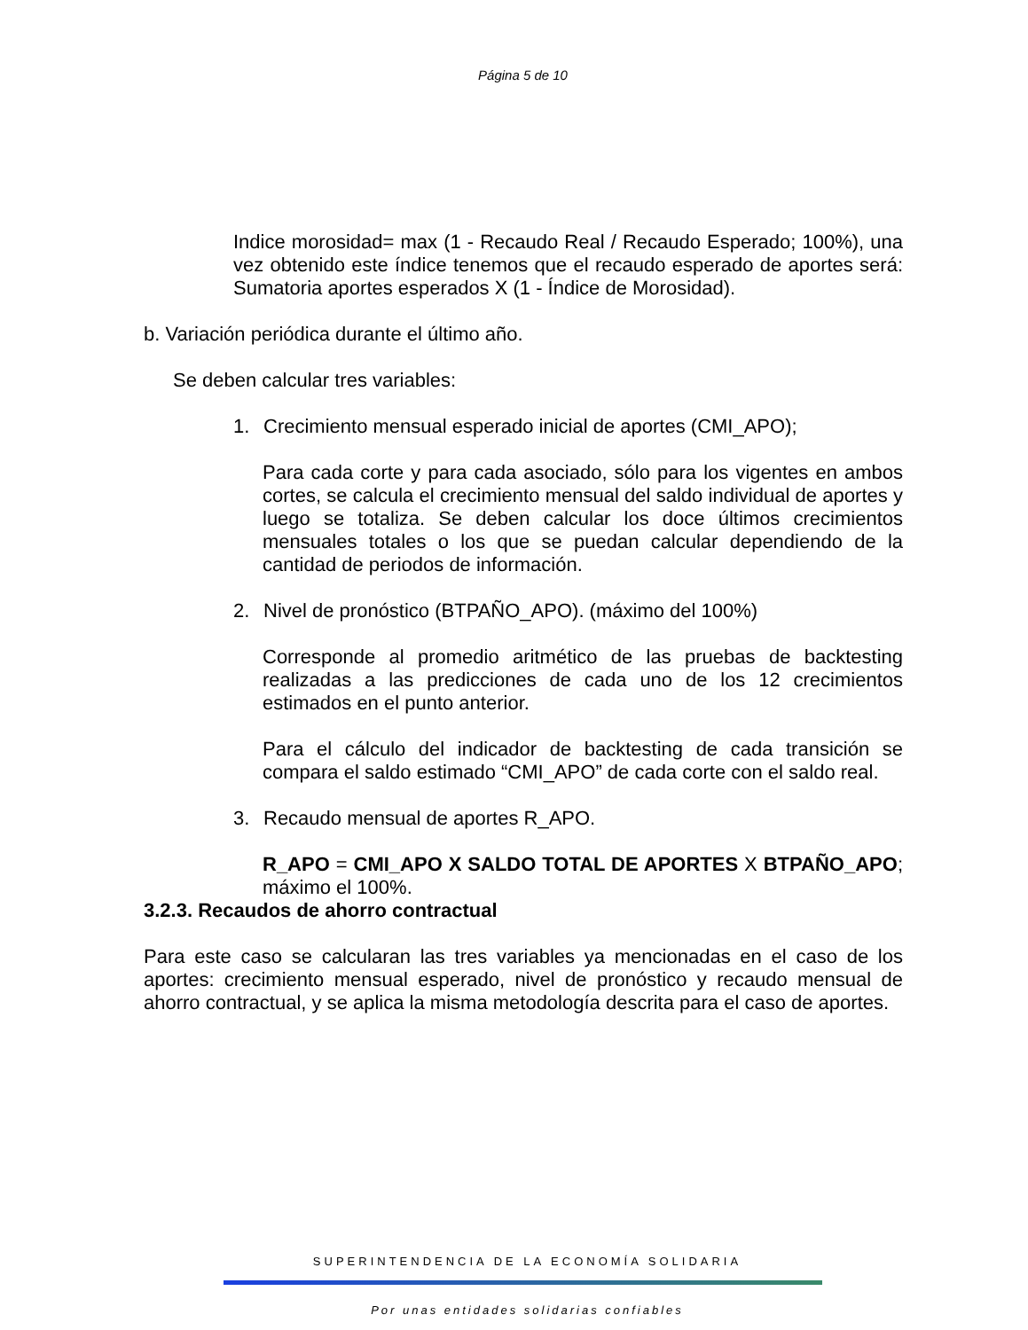Página 5 de 10
Indice morosidad= max (1 - Recaudo Real / Recaudo Esperado; 100%), una vez obtenido este índice tenemos que el recaudo esperado de aportes será: Sumatoria aportes esperados X (1 - Índice de Morosidad).
b. Variación periódica durante el último año.
Se deben calcular tres variables:
1. Crecimiento mensual esperado inicial de aportes (CMI_APO);
Para cada corte y para cada asociado, sólo para los vigentes en ambos cortes, se calcula el crecimiento mensual del saldo individual de aportes y luego se totaliza. Se deben calcular los doce últimos crecimientos mensuales totales o los que se puedan calcular dependiendo de la cantidad de periodos de información.
2. Nivel de pronóstico (BTPAÑO_APO). (máximo del 100%)
Corresponde al promedio aritmético de las pruebas de backtesting realizadas a las predicciones de cada uno de los 12 crecimientos estimados en el punto anterior.
Para el cálculo del indicador de backtesting de cada transición se compara el saldo estimado “CMI_APO” de cada corte con el saldo real.
3. Recaudo mensual de aportes R_APO.
R_APO = CMI_APO X SALDO TOTAL DE APORTES X BTPAÑO_APO; máximo el 100%.
3.2.3. Recaudos de ahorro contractual
Para este caso se calcularan las tres variables ya mencionadas en el caso de los aportes: crecimiento mensual esperado, nivel de pronóstico y recaudo mensual de ahorro contractual, y se aplica la misma metodología descrita para el caso de aportes.
SUPERINTENDENCIA DE LA ECONOMÍA SOLIDARIA
Por unas entidades solidarias confiables